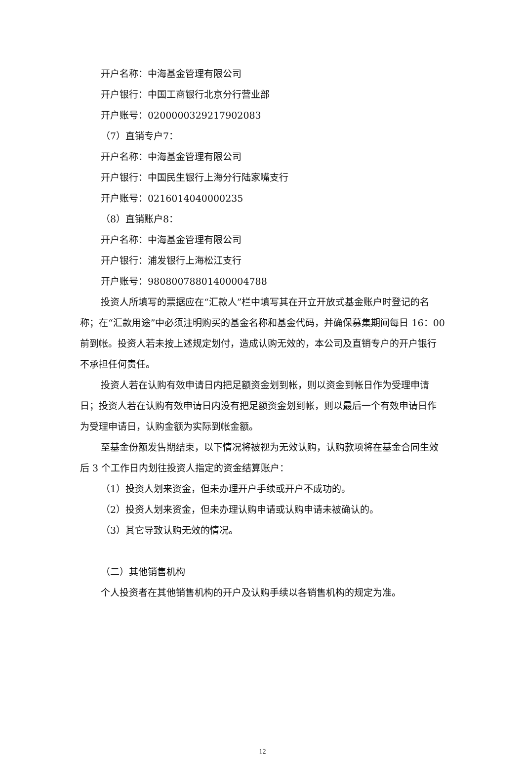开户名称：中海基金管理有限公司
开户银行：中国工商银行北京分行营业部
开户账号：0200000329217902083
（7）直销专户7：
开户名称：中海基金管理有限公司
开户银行：中国民生银行上海分行陆家嘴支行
开户账号：0216014040000235
（8）直销账户8：
开户名称：中海基金管理有限公司
开户银行：浦发银行上海松江支行
开户账号：98080078801400004788
投资人所填写的票据应在“汇款人”栏中填写其在开立开放式基金账户时登记的名称；在“汇款用途”中必须注明购买的基金名称和基金代码，并确保募集期间每日 16：00 前到帐。投资人若未按上述规定划付，造成认购无效的，本公司及直销专户的开户银行不承担任何责任。
投资人若在认购有效申请日内把足额资金划到帐，则以资金到帐日作为受理申请日；投资人若在认购有效申请日内没有把足额资金划到帐，则以最后一个有效申请日作为受理申请日，认购金额为实际到帐金额。
至基金份额发售期结束，以下情况将被视为无效认购，认购款项将在基金合同生效后 3 个工作日内划往投资人指定的资金结算账户：
（1）投资人划来资金，但未办理开户手续或开户不成功的。
（2）投资人划来资金，但未办理认购申请或认购申请未被确认的。
（3）其它导致认购无效的情况。
（二）其他销售机构
个人投资者在其他销售机构的开户及认购手续以各销售机构的规定为准。
12